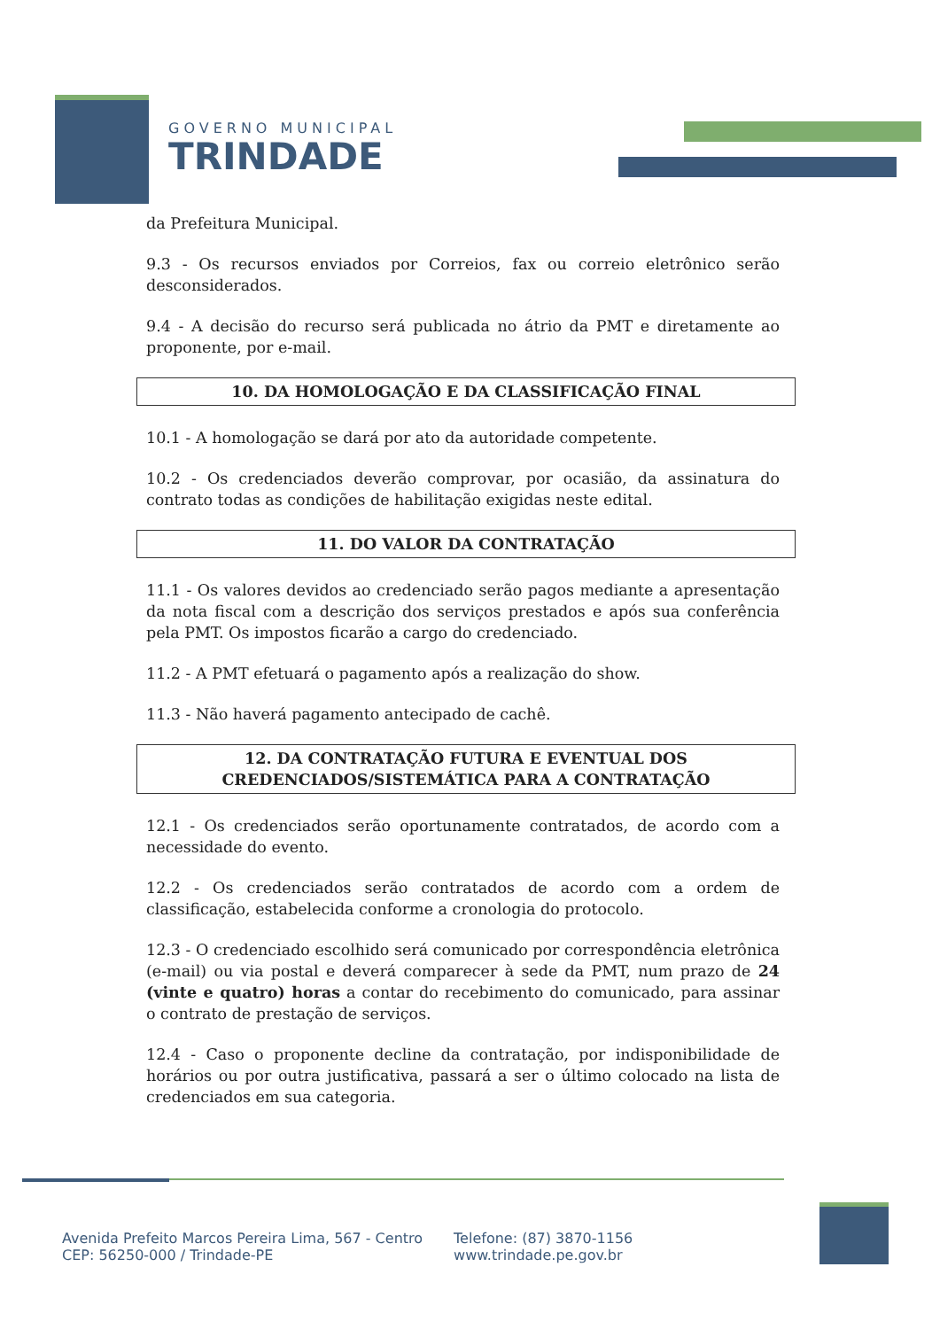GOVERNO MUNICIPAL
TRINDADE
da Prefeitura Municipal.
9.3 - Os recursos enviados por Correios, fax ou correio eletrônico serão desconsiderados.
9.4 - A decisão do recurso será publicada no átrio da PMT e diretamente ao proponente, por e-mail.
10. DA HOMOLOGAÇÃO E DA CLASSIFICAÇÃO FINAL
10.1 - A homologação se dará por ato da autoridade competente.
10.2 - Os credenciados deverão comprovar, por ocasião, da assinatura do contrato todas as condições de habilitação exigidas neste edital.
11. DO VALOR DA CONTRATAÇÃO
11.1 - Os valores devidos ao credenciado serão pagos mediante a apresentação da nota fiscal com a descrição dos serviços prestados e após sua conferência pela PMT. Os impostos ficarão a cargo do credenciado.
11.2 - A PMT efetuará o pagamento após a realização do show.
11.3 - Não haverá pagamento antecipado de cachê.
12. DA CONTRATAÇÃO FUTURA E EVENTUAL DOS
CREDENCIADOS/SISTEMÁTICA PARA A CONTRATAÇÃO
12.1 - Os credenciados serão oportunamente contratados, de acordo com a necessidade do evento.
12.2 - Os credenciados serão contratados de acordo com a ordem de classificação, estabelecida conforme a cronologia do protocolo.
12.3 - O credenciado escolhido será comunicado por correspondência eletrônica (e-mail) ou via postal e deverá comparecer à sede da PMT, num prazo de 24 (vinte e quatro) horas a contar do recebimento do comunicado, para assinar o contrato de prestação de serviços.
12.4 - Caso o proponente decline da contratação, por indisponibilidade de horários ou por outra justificativa, passará a ser o último colocado na lista de credenciados em sua categoria.
Avenida Prefeito Marcos Pereira Lima, 567 - Centro
CEP: 56250-000 / Trindade-PE
Telefone: (87) 3870-1156
www.trindade.pe.gov.br